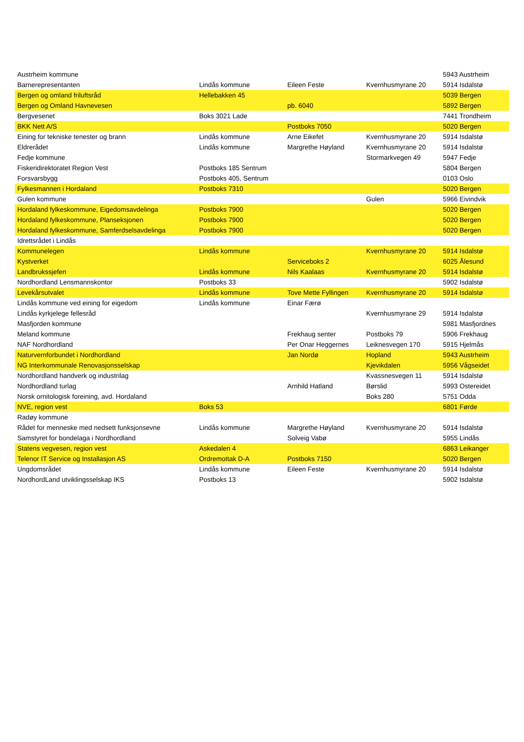| Austrheim kommune | | | | 5943 Austrheim |
| Barnerepresentanten | Lindås kommune | Eileen Feste | Kvernhusmyrane 20 | 5914 Isdalstø |
| Bergen og omland friluftsråd | Hellebakken 45 | | | 5039 Bergen |
| Bergen og Omland Havnevesen | | pb. 6040 | | 5892 Bergen |
| Bergvesenet | Boks 3021 Lade | | | 7441 Trondheim |
| BKK Nett A/S | | Postboks 7050 | | 5020 Bergen |
| Eining for tekniske tenester og brann | Lindås kommune | Arne Eikefet | Kvernhusmyrane 20 | 5914 Isdalstø |
| Eldrerådet | Lindås kommune | Margrethe Høyland | Kvernhusmyrane 20 | 5914 Isdalstø |
| Fedje kommune | | | Stormarkvegen 49 | 5947 Fedje |
| Fiskeridirektoratet Region Vest | Postboks 185 Sentrum | | | 5804 Bergen |
| Forsvarsbygg | Postboks 405, Sentrum | | | 0103 Oslo |
| Fylkesmannen i Hordaland | Postboks 7310 | | | 5020 Bergen |
| Gulen kommune | | | Gulen | 5966 Eivindvik |
| Hordaland fylkeskommune, Eigedomsavdelinga | Postboks 7900 | | | 5020 Bergen |
| Hordaland fylkeskommune, Planseksjonen | Postboks 7900 | | | 5020 Bergen |
| Hordaland fylkeskommune, Samferdselsavdelinga | Postboks 7900 | | | 5020 Bergen |
| Idrettsrådet i Lindås | | | | |
| Kommunelegen | Lindås kommune | | Kvernhusmyrane 20 | 5914 Isdalstø |
| Kystverket | | Serviceboks 2 | | 6025 Ålesund |
| Landbrukssjefen | Lindås kommune | Nils Kaalaas | Kvernhusmyrane 20 | 5914 Isdalstø |
| Nordhordland Lensmannskontor | Postboks 33 | | | 5902 Isdalstø |
| Levekårsutvalet | Lindås kommune | Tove Mette Fyllingen | Kvernhusmyrane 20 | 5914 Isdalstø |
| Lindås kommune ved eining for eigedom | Lindås kommune | Einar Færø | | |
| Lindås kyrkjelege fellesråd | | | Kvernhusmyrane 29 | 5914 Isdalstø |
| Masfjorden kommune | | | | 5981 Masfjordnes |
| Meland kommune | | Frekhaug senter | Postboks 79 | 5906 Frekhaug |
| NAF Nordhordland | | Per Onar Heggernes | Leiknesvegen 170 | 5915 Hjelmås |
| Naturvernforbundet i Nordhordland | | Jan Nordø | Hopland | 5943 Austrheim |
| NG Interkommunale Renovasjonsselskap | | | Kjevikdalen | 5956 Vågseidet |
| Nordhordland handverk og industrilag | | | Kvassnesvegen 11 | 5914 Isdalstø |
| Nordhordland turlag | | Arnhild Hatland | Børslid | 5993 Ostereidet |
| Norsk ornitologisk foreining, avd. Hordaland | | | Boks 280 | 5751 Odda |
| NVE, region vest | Boks 53 | | | 6801 Førde |
| Radøy kommune | | | | |
| Rådet for menneske med nedsett funksjonsevne | Lindås kommune | Margrethe Høyland | Kvernhusmyrane 20 | 5914 Isdalstø |
| Samstyret for bondelaga i Nordhordland | | Solveig Vabø | | 5955 Lindås |
| Statens vegvesen, region vest | Askedalen 4 | | | 6863 Leikanger |
| Telenor IT Service og Installasjon AS | Ordremottak D-A | Postboks 7150 | | 5020 Bergen |
| Ungdomsrådet | Lindås kommune | Eileen Feste | Kvernhusmyrane 20 | 5914 Isdalstø |
| NordhordLand utviklingsselskap IKS | Postboks 13 | | | 5902 Isdalstø |